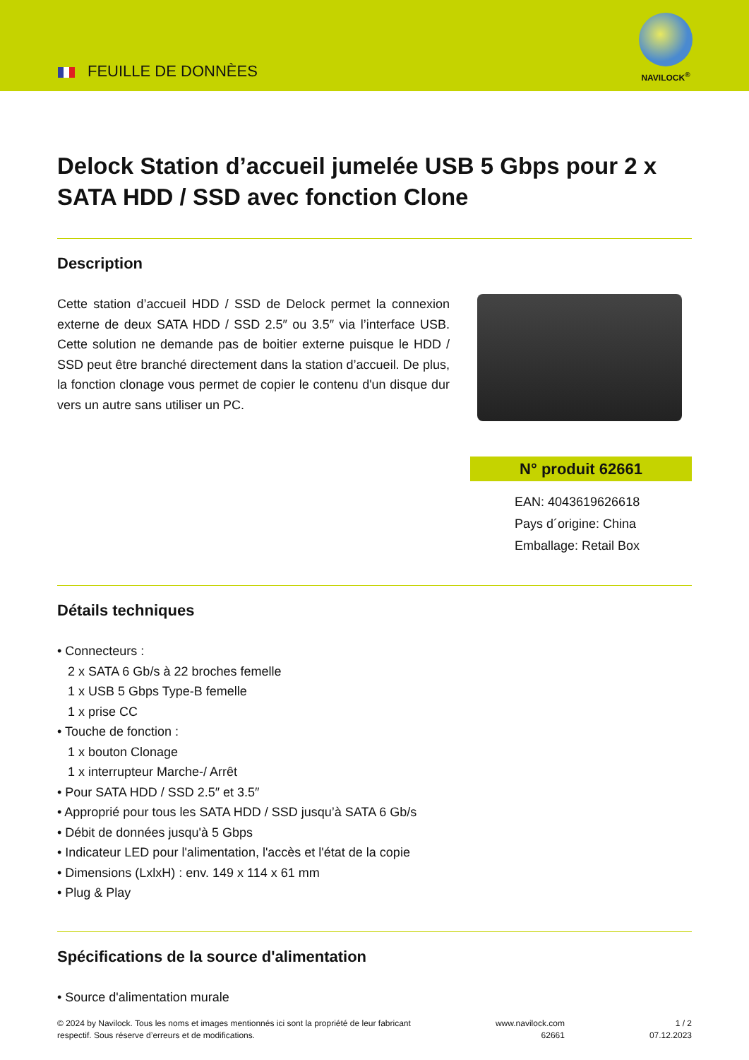FEUILLE DE DONNÈES
NAVILOCK<sup>®</sup>
Delock Station d’accueil jumelée USB 5 Gbps pour 2 x SATA HDD / SSD avec fonction Clone
Description
Cette station d’accueil HDD / SSD de Delock permet la connexion externe de deux SATA HDD / SSD 2.5″ ou 3.5″ via l’interface USB. Cette solution ne demande pas de boitier externe puisque le HDD / SSD peut être branché directement dans la station d’accueil. De plus, la fonction clonage vous permet de copier le contenu d'un disque dur vers un autre sans utiliser un PC.
N° produit 62661
EAN: 4043619626618
Pays d´origine: China
Emballage: Retail Box
Détails techniques
• Connecteurs :
2 x SATA 6 Gb/s à 22 broches femelle
1 x USB 5 Gbps Type-B femelle
1 x prise CC
• Touche de fonction :
1 x bouton Clonage
1 x interrupteur Marche-/ Arrêt
• Pour SATA HDD / SSD 2.5″ et 3.5″
• Approprié pour tous les SATA HDD / SSD jusqu’à SATA 6 Gb/s
• Débit de données jusqu'à 5 Gbps
• Indicateur LED pour l'alimentation, l'accès et l'état de la copie
• Dimensions (LxlxH) : env. 149 x 114 x 61 mm
• Plug & Play
Spécifications de la source d'alimentation
• Source d'alimentation murale
© 2024 by Navilock. Tous les noms et images mentionnés ici sont la propriété de leur fabricant
respectif. Sous réserve d’erreurs et de modifications.
www.navilock.com
62661
1 / 2
07.12.2023